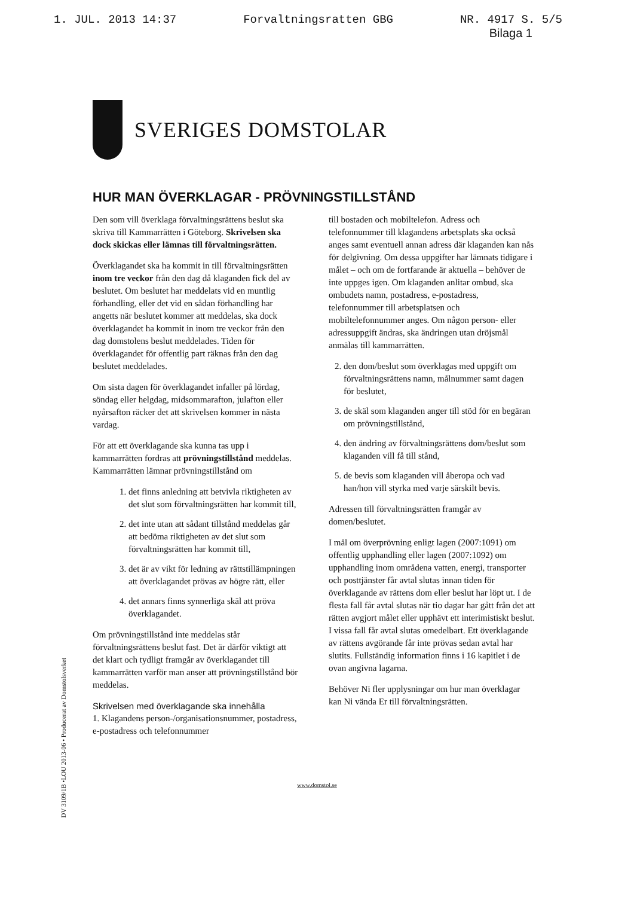1. JUL. 2013 14:37 Forvaltningsratten GBG NR. 4917 S. 5/5
Bilaga 1
SVERIGES DOMSTOLAR
HUR MAN ÖVERKLAGAR - PRÖVNINGSTILLSTÅND
Den som vill överklaga förvaltningsrättens beslut ska skriva till Kammarrätten i Göteborg. Skrivelsen ska dock skickas eller lämnas till förvaltningsrätten.
Överklagandet ska ha kommit in till förvaltningsrätten inom tre veckor från den dag då klaganden fick del av beslutet. Om beslutet har meddelats vid en muntlig förhandling, eller det vid en sådan förhandling har angetts när beslutet kommer att meddelas, ska dock överklagandet ha kommit in inom tre veckor från den dag domstolens beslut meddelades. Tiden för överklagandet för offentlig part räknas från den dag beslutet meddelades.
Om sista dagen för överklagandet infaller på lördag, söndag eller helgdag, midsommarafton, julafton eller nyårsafton räcker det att skrivelsen kommer in nästa vardag.
För att ett överklagande ska kunna tas upp i kammarrätten fordras att prövningstillstånd meddelas. Kammarrätten lämnar prövningstillstånd om
1. det finns anledning att betvivla riktigheten av det slut som förvaltningsrätten har kommit till,
2. det inte utan att sådant tillstånd meddelas går att bedöma riktigheten av det slut som förvaltningsrätten har kommit till,
3. det är av vikt för ledning av rättstillämpningen att överklagandet prövas av högre rätt, eller
4. det annars finns synnerliga skäl att pröva överklagandet.
Om prövningstillstånd inte meddelas står förvaltningsrättens beslut fast. Det är därför viktigt att det klart och tydligt framgår av överklagandet till kammarrätten varför man anser att prövningstillstånd bör meddelas.
Skrivelsen med överklagande ska innehålla
1. Klagandens person-/organisationsnummer, postadress, e-postadress och telefonnummer
till bostaden och mobiltelefon. Adress och telefonnummer till klagandens arbetsplats ska också anges samt eventuell annan adress där klaganden kan nås för delgivning. Om dessa uppgifter har lämnats tidigare i målet – och om de fortfarande är aktuella – behöver de inte uppges igen. Om klaganden anlitar ombud, ska ombudets namn, postadress, e-postadress, telefonnummer till arbetsplatsen och mobiltelefonnummer anges. Om någon person- eller adressuppgift ändras, ska ändringen utan dröjsmål anmälas till kammarrätten.
2. den dom/beslut som överklagas med uppgift om förvaltningsrättens namn, målnummer samt dagen för beslutet,
3. de skäl som klaganden anger till stöd för en begäran om prövningstillstånd,
4. den ändring av förvaltningsrättens dom/beslut som klaganden vill få till stånd,
5. de bevis som klaganden vill åberopa och vad han/hon vill styrka med varje särskilt bevis.
Adressen till förvaltningsrätten framgår av domen/beslutet.
I mål om överprövning enligt lagen (2007:1091) om offentlig upphandling eller lagen (2007:1092) om upphandling inom områdena vatten, energi, transporter och posttjänster får avtal slutas innan tiden för överklagande av rättens dom eller beslut har löpt ut. I de flesta fall får avtal slutas när tio dagar har gått från det att rätten avgjort målet eller upphävt ett interimistiskt beslut. I vissa fall får avtal slutas omedelbart. Ett överklagande av rättens avgörande får inte prövas sedan avtal har slutits. Fullständig information finns i 16 kapitlet i de ovan angivna lagarna.
Behöver Ni fler upplysningar om hur man överklagar kan Ni vända Er till förvaltningsrätten.
DV 3109/1B •LOU 2013-06 • Producerat av Domstolsverket
www.domstol.se